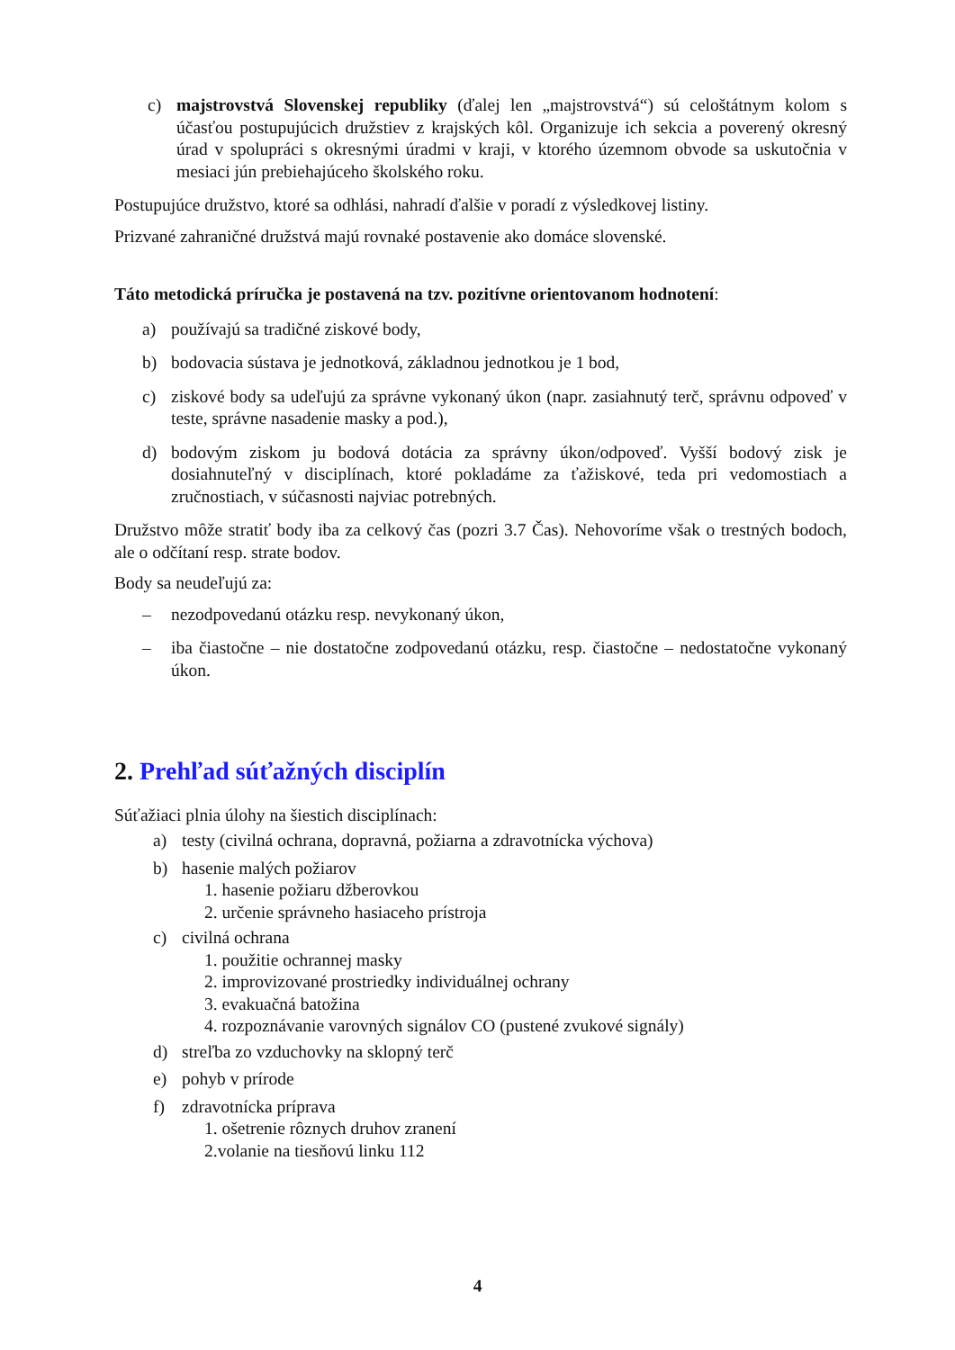c) majstrovstvá Slovenskej republiky (ďalej len „majstrovstvá“) sú celoštátnym kolom s účasťou postupujúcich družstiev z krajských kôl. Organizuje ich sekcia a poverený okresný úrad v spolupráci s okresnými úradmi v kraji, v ktorého územnom obvode sa uskutočnia v mesiaci jún prebiehajúceho školského roku.
Postupujúce družstvo, ktoré sa odhlási, nahradí ďalšie v poradí z výsledkovej listiny.
Prizvané zahraničné družstvá majú rovnaké postavenie ako domáce slovenské.
Táto metodická príručka je postavená na tzv. pozitívne orientovanom hodnotení:
a) používajú sa tradičné ziskové body,
b) bodovacia sústava je jednotková, základnou jednotkou je 1 bod,
c) ziskové body sa udeľujú za správne vykonaný úkon (napr. zasiahnutý terč, správnu odpoveď v teste, správne nasadenie masky a pod.),
d) bodovým ziskom ju bodová dotácia za správny úkon/odpoveď. Vyšší bodový zisk je dosiahnuteľný v disciplínach, ktoré pokladáme za ťažiskové, teda pri vedomostiach a zručnostiach, v súčasnosti najviac potrebných.
Družstvo môže stratiť body iba za celkový čas (pozri 3.7 Čas). Nehovoríme však o trestných bodoch, ale o odčítaní resp. strate bodov.
Body sa neudeľujú za:
– nezodpovedanú otázku resp. nevykonaný úkon,
– iba čiastočne – nie dostatočne zodpovedanú otázku, resp. čiastočne – nedostatočne vykonaný úkon.
2. Prehľad súťažných disciplín
Súťažiaci plnia úlohy na šiestich disciplínach:
a) testy (civilná ochrana, dopravná, požiarna a zdravotnícka výchova)
b) hasenie malých požiarov
1. hasenie požiaru džberovkou
2. určenie správneho hasiaceho prístroja
c) civilná ochrana
1. použitie ochrannej masky
2. improvizované prostriedky individuálnej ochrany
3. evakuačná batožina
4. rozpoznávanie varovných signálov CO (pustené zvukové signály)
d) streľba zo vzduchovky na sklopný terč
e) pohyb v prírode
f) zdravotnícka príprava
1. ošetrenie rôznych druhov zranení
2.volanie na tiesňovú linku 112
4